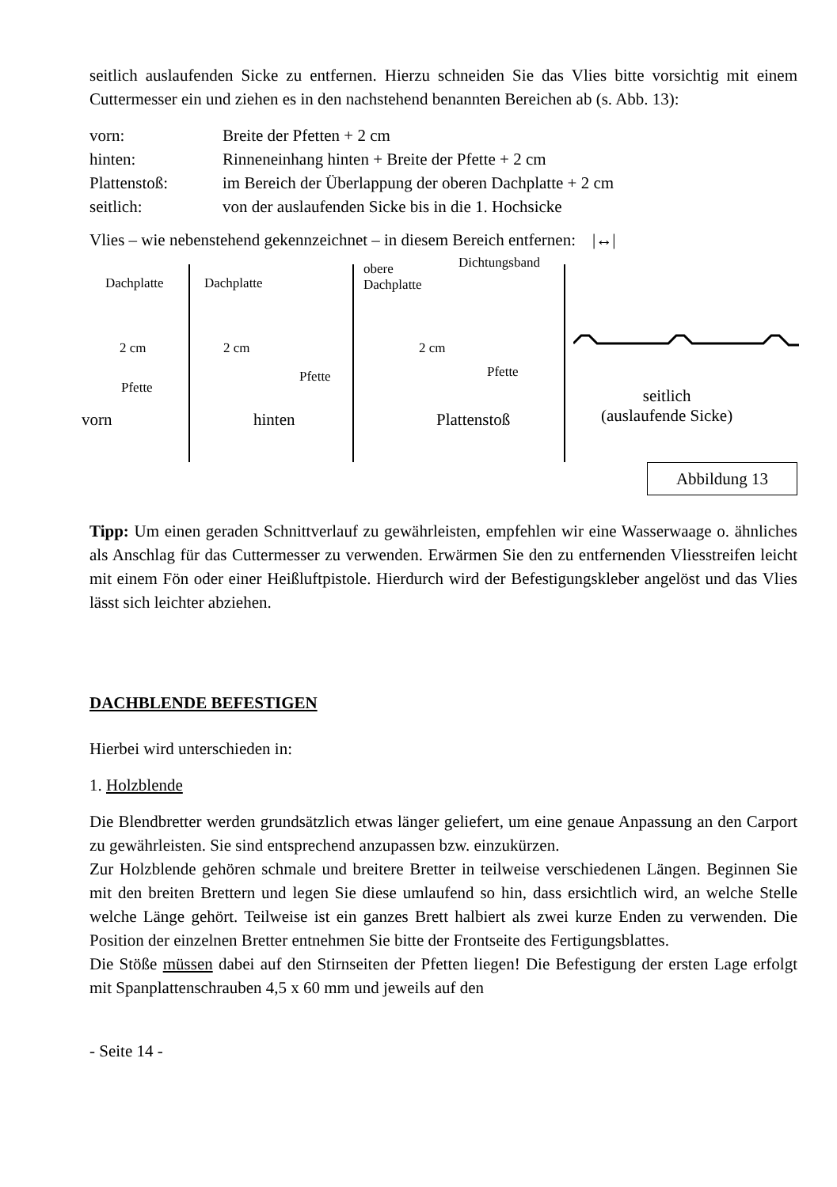seitlich auslaufenden Sicke zu entfernen. Hierzu schneiden Sie das Vlies bitte vorsichtig mit einem Cuttermesser ein und ziehen es in den nachstehend benannten Bereichen ab (s. Abb. 13):
| vorn: | Breite der Pfetten + 2 cm |
| hinten: | Rinneneinhang hinten + Breite der Pfette + 2 cm |
| Plattenstoß: | im Bereich der Überlappung der oberen Dachplatte + 2 cm |
| seitlich: | von der auslaufenden Sicke bis in die 1. Hochsicke |
Vlies – wie nebenstehend gekennzeichnet – in diesem Bereich entfernen: |↔|
Dachplatte
2 cm
Pfette
vorn
Dachplatte
2 cm
Pfette
hinten
obere
Dachplatte
Dichtungsband
2 cm
Pfette
Plattenstoß
seitlich
(auslaufende Sicke)
Abbildung 13
Tipp: Um einen geraden Schnittverlauf zu gewährleisten, empfehlen wir eine Wasserwaage o. ähnliches als Anschlag für das Cuttermesser zu verwenden. Erwärmen Sie den zu entfernenden Vliesstreifen leicht mit einem Fön oder einer Heißluftpistole. Hierdurch wird der Befestigungskleber angelöst und das Vlies lässt sich leichter abziehen.
DACHBLENDE BEFESTIGEN
Hierbei wird unterschieden in:
1. Holzblende
Die Blendbretter werden grundsätzlich etwas länger geliefert, um eine genaue Anpassung an den Carport zu gewährleisten. Sie sind entsprechend anzupassen bzw. einzukürzen.
Zur Holzblende gehören schmale und breitere Bretter in teilweise verschiedenen Längen. Beginnen Sie mit den breiten Brettern und legen Sie diese umlaufend so hin, dass ersichtlich wird, an welche Stelle welche Länge gehört. Teilweise ist ein ganzes Brett halbiert als zwei kurze Enden zu verwenden. Die Position der einzelnen Bretter entnehmen Sie bitte der Frontseite des Fertigungsblattes.
Die Stöße müssen dabei auf den Stirnseiten der Pfetten liegen! Die Befestigung der ersten Lage erfolgt mit Spanplattenschrauben 4,5 x 60 mm und jeweils auf den
- Seite 14 -